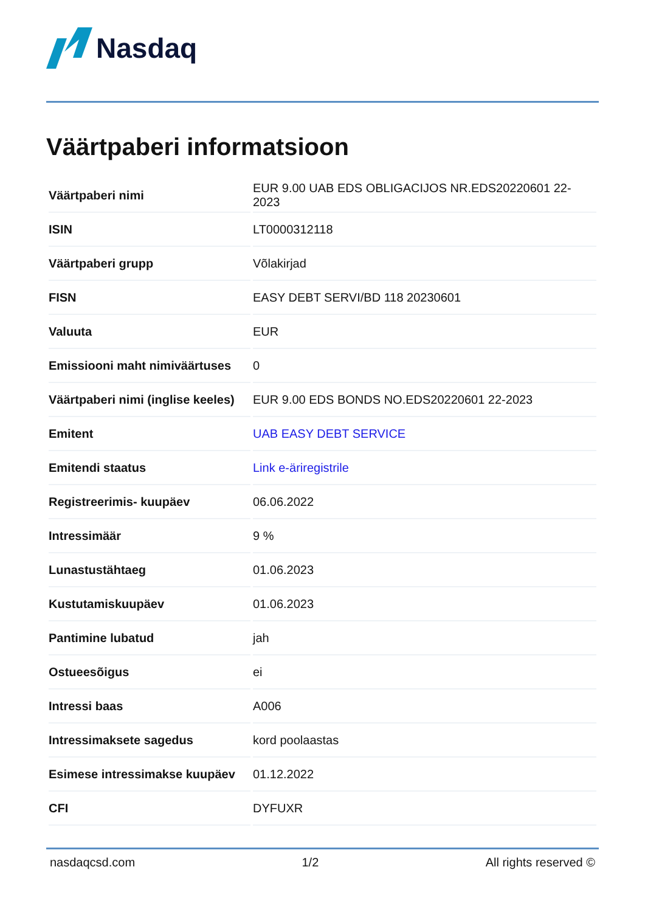Nasdaq
Väärtpaberi informatsioon
| Väärtpaberi nimi | EUR 9.00 UAB EDS OBLIGACIJOS NR.EDS20220601 22-2023 |
| ISIN | LT0000312118 |
| Väärtpaberi grupp | Võlakirjad |
| FISN | EASY DEBT SERVI/BD 118 20230601 |
| Valuuta | EUR |
| Emissiooni maht nimiväärtuses | 0 |
| Väärtpaberi nimi (inglise keeles) | EUR 9.00 EDS BONDS NO.EDS20220601 22-2023 |
| Emitent | UAB EASY DEBT SERVICE |
| Emitendi staatus | Link e-äriregistrile |
| Registreerimis- kuupäev | 06.06.2022 |
| Intressimäär | 9 % |
| Lunastustähtaeg | 01.06.2023 |
| Kustutamiskuupäev | 01.06.2023 |
| Pantimine lubatud | jah |
| Ostueesõigus | ei |
| Intressi baas | A006 |
| Intressimaksete sagedus | kord poolaastas |
| Esimese intressimakse kuupäev | 01.12.2022 |
| CFI | DYFUXR |
nasdaqcsd.com 1/2 All rights reserved ©